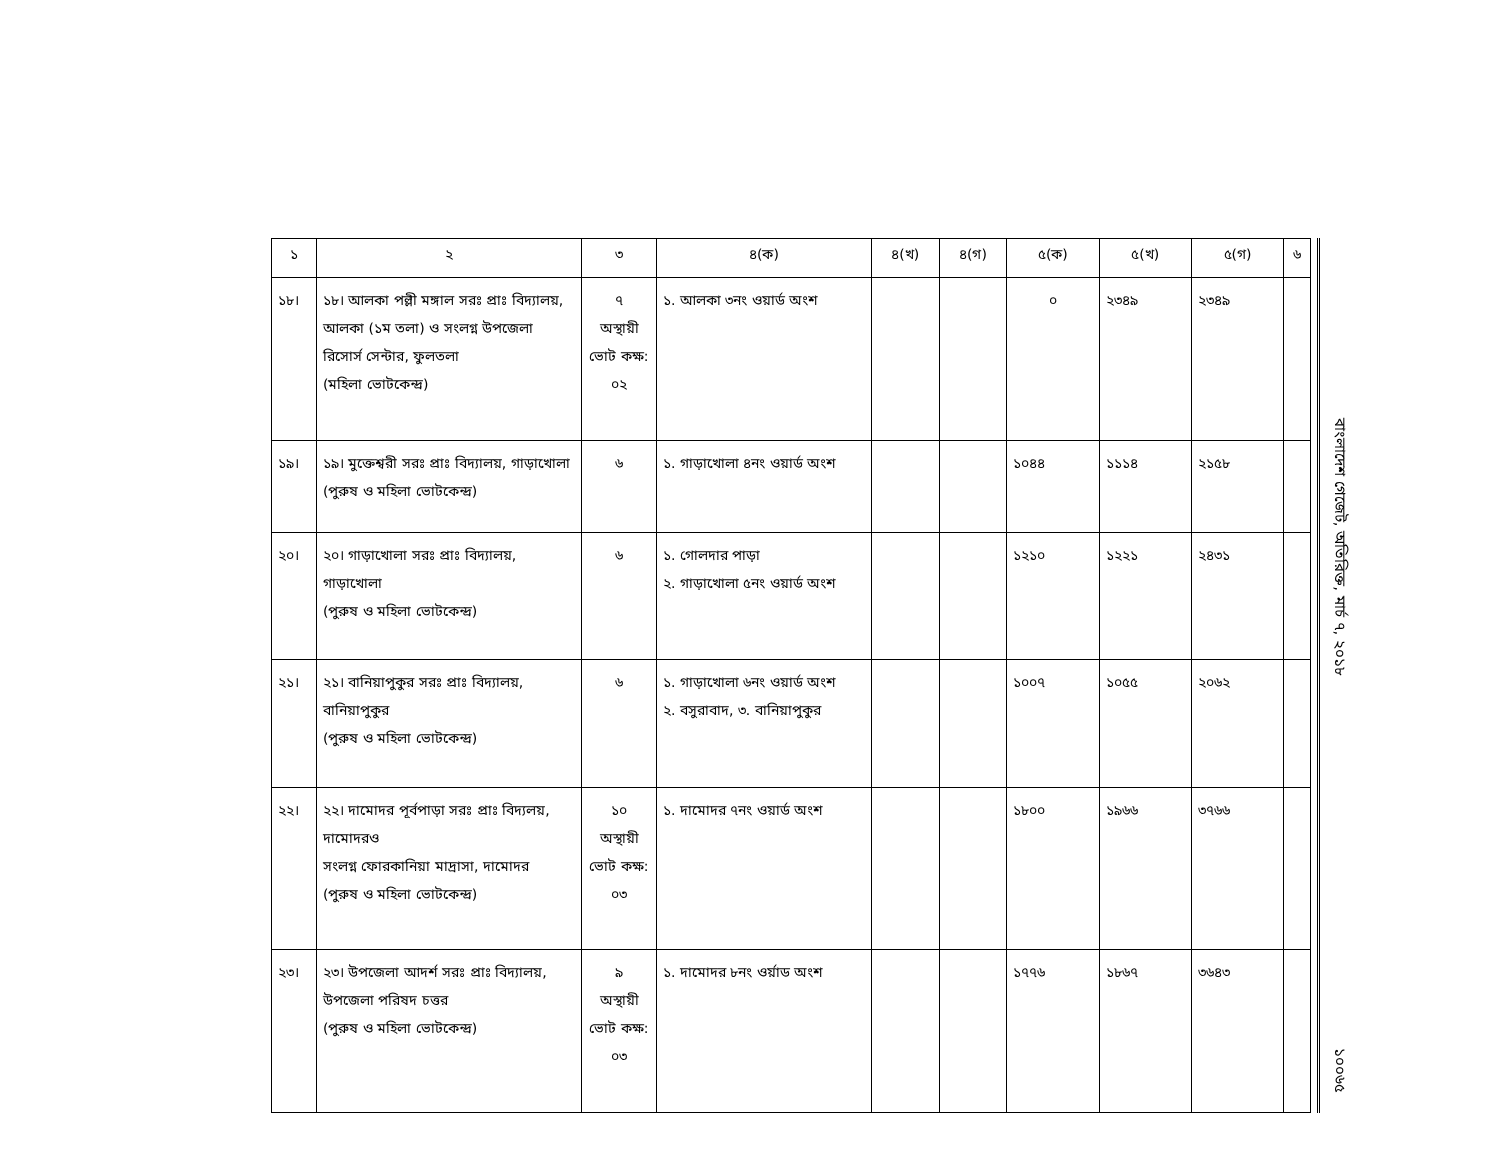| ১ | ২ | ৩ | ৪(ক) | ৪(খ) | ৪(গ) | ৫(ক) | ৫(খ) | ৫(গ) | ৬ |
| --- | --- | --- | --- | --- | --- | --- | --- | --- | --- |
| ১৮। | ১৮। আলকা পল্লী মঙ্গাল সরঃ প্রাঃ বিদ্যালয়, আলকা (১ম তলা) ও সংলগ্ন উপজেলা রিসোর্স সেন্টার, ফুলতলা (মহিলা ভোটকেন্দ্র) | ৭ অস্থায়ী ভোট কক্ষ: ০২ | ১. আলকা ৩নং ওয়ার্ড অংশ | | | ০ | ২৩৪৯ | ২৩৪৯ | |
| ১৯। | ১৯। মুক্তেশ্বরী সরঃ প্রাঃ বিদ্যালয়, গাড়াখোলা (পুরুষ ও মহিলা ভোটকেন্দ্র) | ৬ | ১. গাড়াখোলা ৪নং ওয়ার্ড অংশ | | | ১০৪৪ | ১১১৪ | ২১৫৮ | |
| ২০। | ২০। গাড়াখোলা সরঃ প্রাঃ বিদ্যালয়, গাড়াখোলা (পুরুষ ও মহিলা ভোটকেন্দ্র) | ৬ | ১. গোলদার পাড়া ২. গাড়াখোলা ৫নং ওয়ার্ড অংশ | | | ১২১০ | ১২২১ | ২৪৩১ | |
| ২১। | ২১। বানিয়াপুকুর সরঃ প্রাঃ বিদ্যালয়, বানিয়াপুকুর (পুরুষ ও মহিলা ভোটকেন্দ্র) | ৬ | ১. গাড়াখোলা ৬নং ওয়ার্ড অংশ ২. বসুরাবাদ, ৩. বানিয়াপুকুর | | | ১০০৭ | ১০৫৫ | ২০৬২ | |
| ২২। | ২২। দামোদর পূর্বপাড়া সরঃ প্রাঃ বিদ্যলয়, দামোদরও সংলগ্ন ফোরকানিয়া মাদ্রাসা, দামোদর (পুরুষ ও মহিলা ভোটকেন্দ্র) | ১০ অস্থায়ী ভোট কক্ষ: ০৩ | ১. দামোদর ৭নং ওয়ার্ড অংশ | | | ১৮০০ | ১৯৬৬ | ৩৭৬৬ | |
| ২৩। | ২৩। উপজেলা আদর্শ সরঃ প্রাঃ বিদ্যালয়, উপজেলা পরিষদ চত্তর (পুরুষ ও মহিলা ভোটকেন্দ্র) | ৯ অস্থায়ী ভোট কক্ষ: ০৩ | ১. দামোদর ৮নং ওর্য়াড অংশ | | | ১৭৭৬ | ১৮৬৭ | ৩৬৪৩ | |
বাংলাদেশ গেজেট, অতিরিক্ত, মার্চ ৭, ২০১৮
১০০৬৫